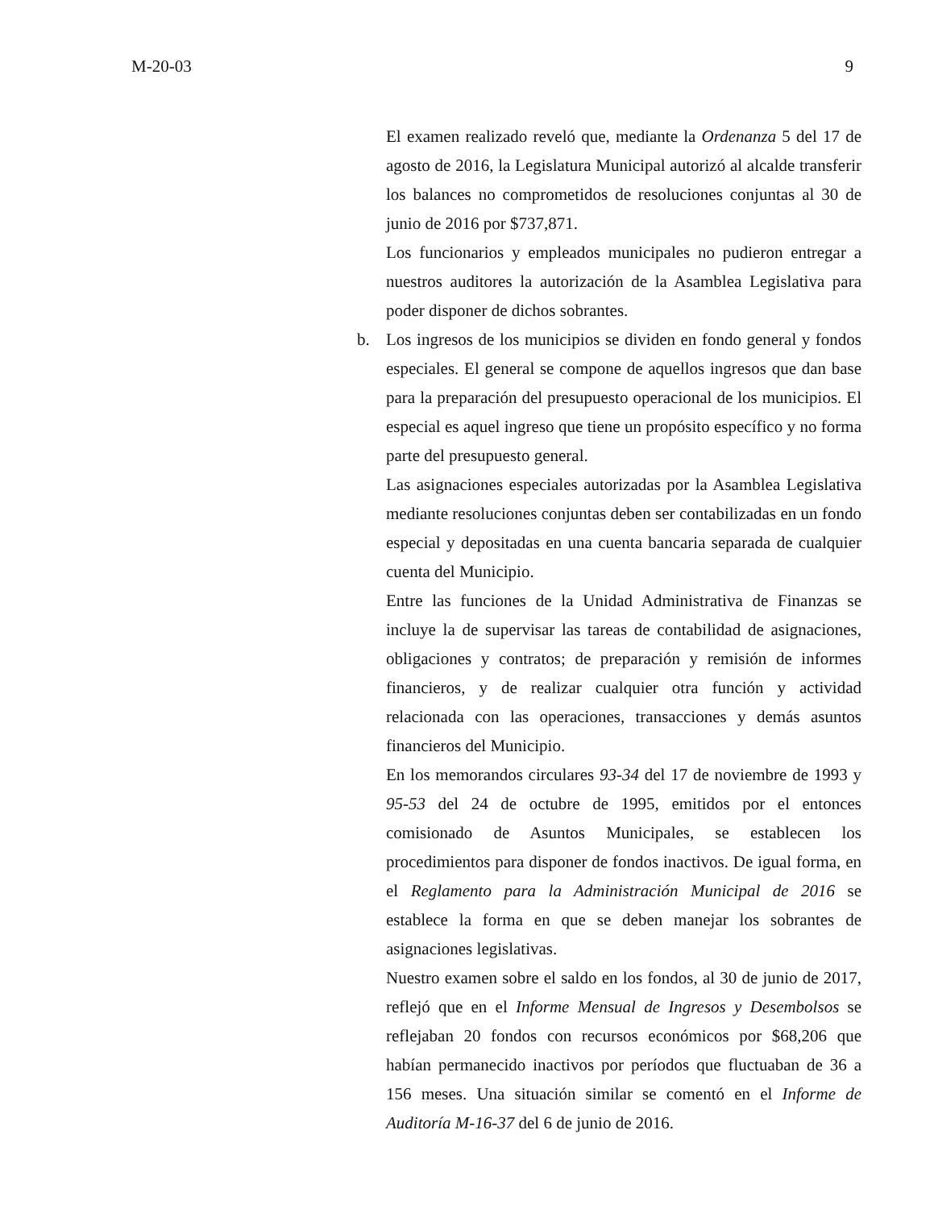M-20-03 9
El examen realizado reveló que, mediante la Ordenanza 5 del 17 de agosto de 2016, la Legislatura Municipal autorizó al alcalde transferir los balances no comprometidos de resoluciones conjuntas al 30 de junio de 2016 por $737,871.
Los funcionarios y empleados municipales no pudieron entregar a nuestros auditores la autorización de la Asamblea Legislativa para poder disponer de dichos sobrantes.
b. Los ingresos de los municipios se dividen en fondo general y fondos especiales. El general se compone de aquellos ingresos que dan base para la preparación del presupuesto operacional de los municipios. El especial es aquel ingreso que tiene un propósito específico y no forma parte del presupuesto general.
Las asignaciones especiales autorizadas por la Asamblea Legislativa mediante resoluciones conjuntas deben ser contabilizadas en un fondo especial y depositadas en una cuenta bancaria separada de cualquier cuenta del Municipio.
Entre las funciones de la Unidad Administrativa de Finanzas se incluye la de supervisar las tareas de contabilidad de asignaciones, obligaciones y contratos; de preparación y remisión de informes financieros, y de realizar cualquier otra función y actividad relacionada con las operaciones, transacciones y demás asuntos financieros del Municipio.
En los memorandos circulares 93-34 del 17 de noviembre de 1993 y 95-53 del 24 de octubre de 1995, emitidos por el entonces comisionado de Asuntos Municipales, se establecen los procedimientos para disponer de fondos inactivos. De igual forma, en el Reglamento para la Administración Municipal de 2016 se establece la forma en que se deben manejar los sobrantes de asignaciones legislativas.
Nuestro examen sobre el saldo en los fondos, al 30 de junio de 2017, reflejó que en el Informe Mensual de Ingresos y Desembolsos se reflejaban 20 fondos con recursos económicos por $68,206 que habían permanecido inactivos por períodos que fluctuaban de 36 a 156 meses. Una situación similar se comentó en el Informe de Auditoría M-16-37 del 6 de junio de 2016.